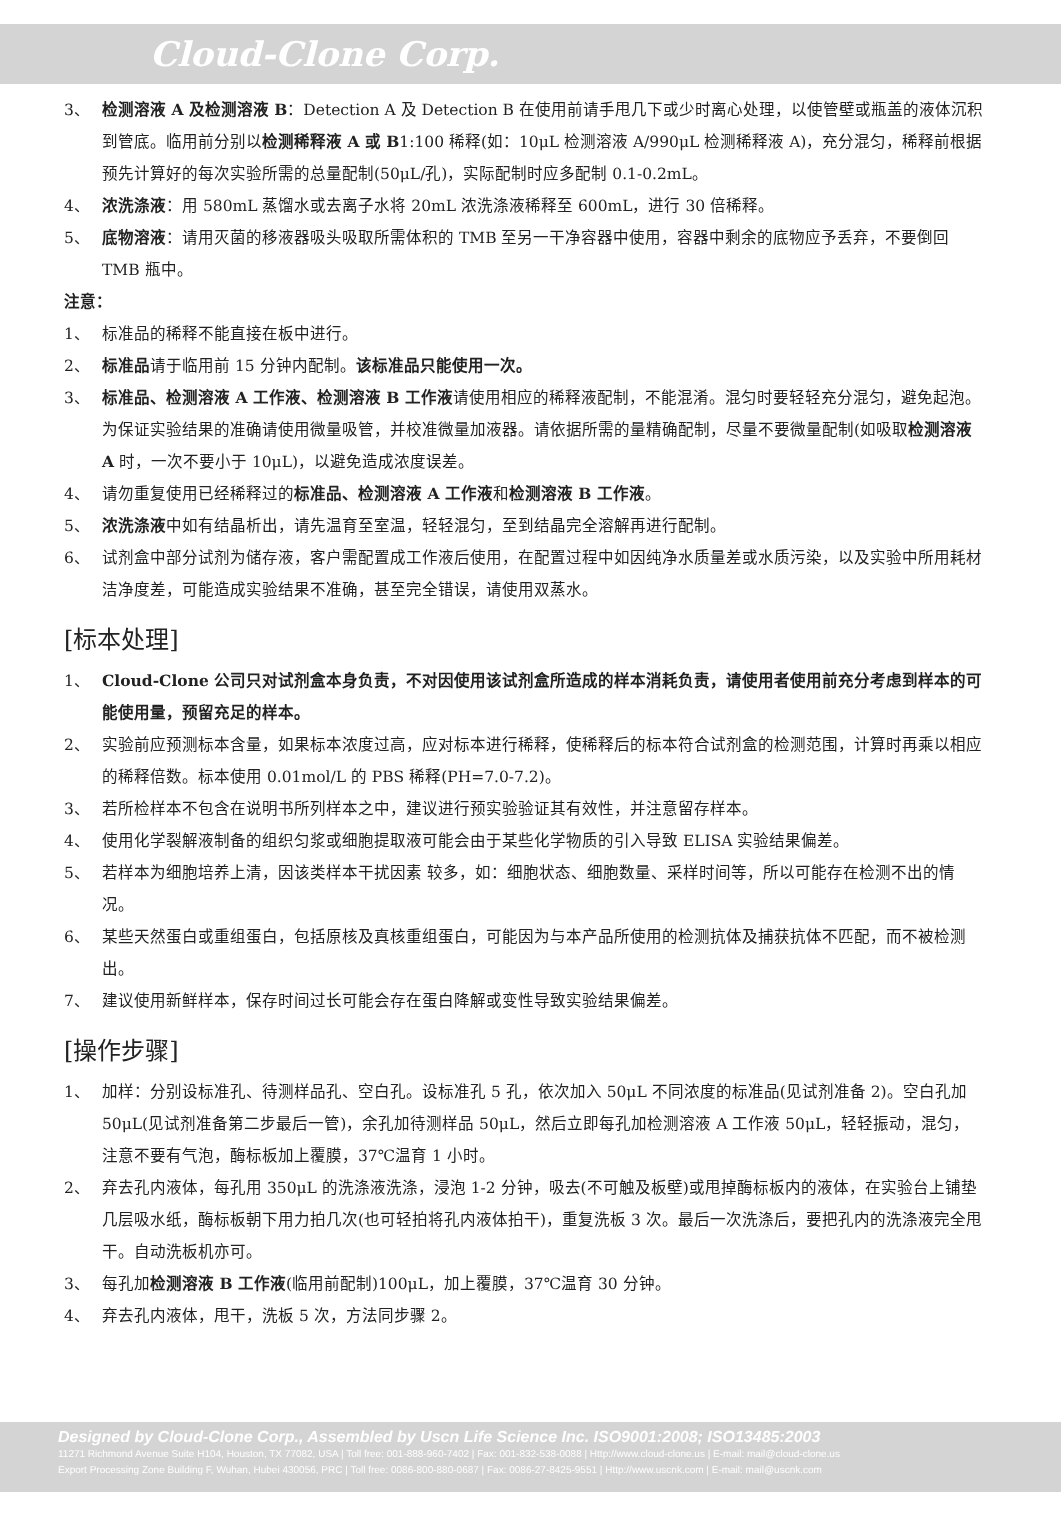Cloud-Clone Corp.
3、 检测溶液 A 及检测溶液 B：Detection A 及 Detection B 在使用前请手甩几下或少时离心处理，以使管壁或瓶盖的液体沉积到管底。临用前分别以检测稀释液 A 或 B1:100 稀释(如：10μL 检测溶液 A/990μL 检测稀释液 A)，充分混匀，稀释前根据预先计算好的每次实验所需的总量配制(50μL/孔)，实际配制时应多配制 0.1-0.2mL。
4、 浓洗涤液：用 580mL 蒸馏水或去离子水将 20mL 浓洗涤液稀释至 600mL，进行 30 倍稀释。
5、 底物溶液：请用灭菌的移液器吸头吸取所需体积的 TMB 至另一干净容器中使用，容器中剩余的底物应予丢弃，不要倒回 TMB 瓶中。
注意：
1、 标准品的稀释不能直接在板中进行。
2、 标准品请于临用前 15 分钟内配制。该标准品只能使用一次。
3、 标准品、检测溶液 A 工作液、检测溶液 B 工作液请使用相应的稀释液配制，不能混淆。混匀时要轻轻充分混匀，避免起泡。为保证实验结果的准确请使用微量吸管，并校准微量加液器。请依据所需的量精确配制，尽量不要微量配制(如吸取检测溶液 A 时，一次不要小于 10μL)，以避免造成浓度误差。
4、 请勿重复使用已经稀释过的标准品、检测溶液 A 工作液和检测溶液 B 工作液。
5、 浓洗涤液中如有结晶析出，请先温育至室温，轻轻混匀，至到结晶完全溶解再进行配制。
6、 试剂盒中部分试剂为储存液，客户需配置成工作液后使用，在配置过程中如因纯净水质量差或水质污染，以及实验中所用耗材洁净度差，可能造成实验结果不准确，甚至完全错误，请使用双蒸水。
[标本处理]
1、 Cloud-Clone 公司只对试剂盒本身负责，不对因使用该试剂盒所造成的样本消耗负责，请使用者使用前充分考虑到样本的可能使用量，预留充足的样本。
2、 实验前应预测标本含量，如果标本浓度过高，应对标本进行稀释，使稀释后的标本符合试剂盒的检测范围，计算时再乘以相应的稀释倍数。标本使用 0.01mol/L 的 PBS 稀释(PH=7.0-7.2)。
3、 若所检样本不包含在说明书所列样本之中，建议进行预实验验证其有效性，并注意留存样本。
4、 使用化学裂解液制备的组织匀浆或细胞提取液可能会由于某些化学物质的引入导致 ELISA 实验结果偏差。
5、 若样本为细胞培养上清，因该类样本干扰因素 较多，如：细胞状态、细胞数量、采样时间等，所以可能存在检测不出的情况。
6、 某些天然蛋白或重组蛋白，包括原核及真核重组蛋白，可能因为与本产品所使用的检测抗体及捕获抗体不匹配，而不被检测出。
7、 建议使用新鲜样本，保存时间过长可能会存在蛋白降解或变性导致实验结果偏差。
[操作步骤]
1、 加样：分别设标准孔、待测样品孔、空白孔。设标准孔 5 孔，依次加入 50μL 不同浓度的标准品(见试剂准备 2)。空白孔加 50μL(见试剂准备第二步最后一管)，余孔加待测样品 50μL，然后立即每孔加检测溶液 A 工作液 50μL，轻轻振动，混匀，注意不要有气泡，酶标板加上覆膜，37℃温育 1 小时。
2、 弃去孔内液体，每孔用 350μL 的洗涤液洗涤，浸泡 1-2 分钟，吸去(不可触及板壁)或甩掉酶标板内的液体，在实验台上铺垫几层吸水纸，酶标板朝下用力拍几次(也可轻拍将孔内液体拍干)，重复洗板 3 次。最后一次洗涤后，要把孔内的洗涤液完全甩干。自动洗板机亦可。
3、 每孔加检测溶液 B 工作液(临用前配制)100μL，加上覆膜，37℃温育 30 分钟。
4、 弃去孔内液体，甩干，洗板 5 次，方法同步骤 2。
Designed by Cloud-Clone Corp., Assembled by Uscn Life Science Inc. ISO9001:2008; ISO13485:2003
11271 Richmond Avenue Suite H104, Houston, TX 77082, USA | Toll free: 001-888-960-7402 | Fax: 001-832-538-0088 | Http://www.cloud-clone.us | E-mail: mail@cloud-clone.us
Export Processing Zone Building F, Wuhan, Hubei 430056, PRC | Toll free: 0086-800-880-0687 | Fax: 0086-27-8425-9551 | Http://www.uscnk.com | E-mail: mail@uscnk.com